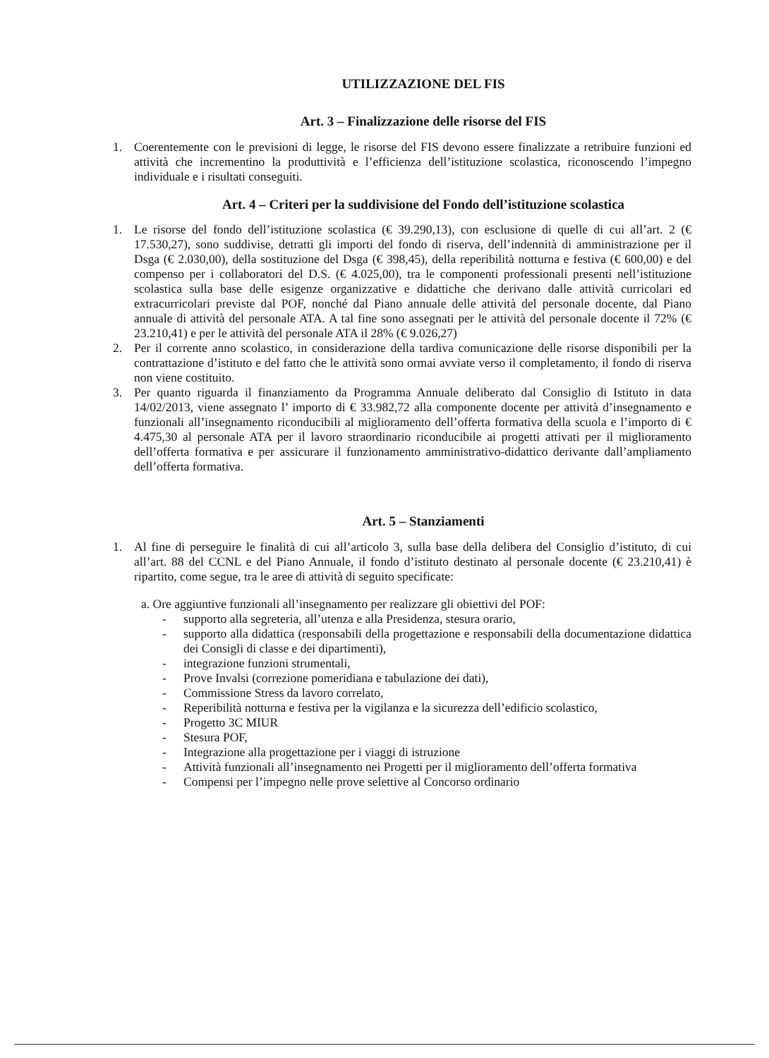UTILIZZAZIONE DEL FIS
Art. 3 – Finalizzazione delle risorse del FIS
1. Coerentemente con le previsioni di legge, le risorse del FIS devono essere finalizzate a retribuire funzioni ed attività che incrementino la produttività e l’efficienza dell’istituzione scolastica, riconoscendo l’impegno individuale e i risultati conseguiti.
Art. 4 – Criteri per la suddivisione del Fondo dell’istituzione scolastica
1. Le risorse del fondo dell’istituzione scolastica (€ 39.290,13), con esclusione di quelle di cui all’art. 2 (€ 17.530,27), sono suddivise, detratti gli importi del fondo di riserva, dell’indennità di amministrazione per il Dsga (€ 2.030,00), della sostituzione del Dsga (€ 398,45), della reperibilità notturna e festiva (€ 600,00) e del compenso per i collaboratori del D.S. (€ 4.025,00), tra le componenti professionali presenti nell’istituzione scolastica sulla base delle esigenze organizzative e didattiche che derivano dalle attività curricolari ed extracurricolari previste dal POF, nonché dal Piano annuale delle attività del personale docente, dal Piano annuale di attività del personale ATA. A tal fine sono assegnati per le attività del personale docente il 72% (€ 23.210,41) e per le attività del personale ATA il 28% (€ 9.026,27)
2. Per il corrente anno scolastico, in considerazione della tardiva comunicazione delle risorse disponibili per la contrattazione d’istituto e del fatto che le attività sono ormai avviate verso il completamento, il fondo di riserva non viene costituito.
3. Per quanto riguarda il finanziamento da Programma Annuale deliberato dal Consiglio di Istituto in data 14/02/2013, viene assegnato l’ importo di € 33.982,72 alla componente docente per attività d’insegnamento e funzionali all’insegnamento riconducibili al miglioramento dell’offerta formativa della scuola e l’importo di € 4.475,30 al personale ATA per il lavoro straordinario riconducibile ai progetti attivati per il miglioramento dell’offerta formativa e per assicurare il funzionamento amministrativo-didattico derivante dall’ampliamento dell’offerta formativa.
Art. 5 – Stanziamenti
1. Al fine di perseguire le finalità di cui all’articolo 3, sulla base della delibera del Consiglio d’istituto, di cui all’art. 88 del CCNL e del Piano Annuale, il fondo d’istituto destinato al personale docente (€ 23.210,41) è ripartito, come segue, tra le aree di attività di seguito specificate:
a. Ore aggiuntive funzionali all’insegnamento per realizzare gli obiettivi del POF:
- supporto alla segreteria, all’utenza e alla Presidenza, stesura orario,
- supporto alla didattica (responsabili della progettazione e responsabili della documentazione didattica dei Consigli di classe e dei dipartimenti),
- integrazione funzioni strumentali,
- Prove Invalsi (correzione pomeridiana e tabulazione dei dati),
- Commissione Stress da lavoro correlato,
- Reperibilità notturna e festiva per la vigilanza e la sicurezza dell’edificio scolastico,
- Progetto 3C MIUR
- Stesura POF,
- Integrazione alla progettazione per i viaggi di istruzione
- Attività funzionali all’insegnamento nei Progetti per il miglioramento dell’offerta formativa
- Compensi per l’impegno nelle prove selettive al Concorso ordinario